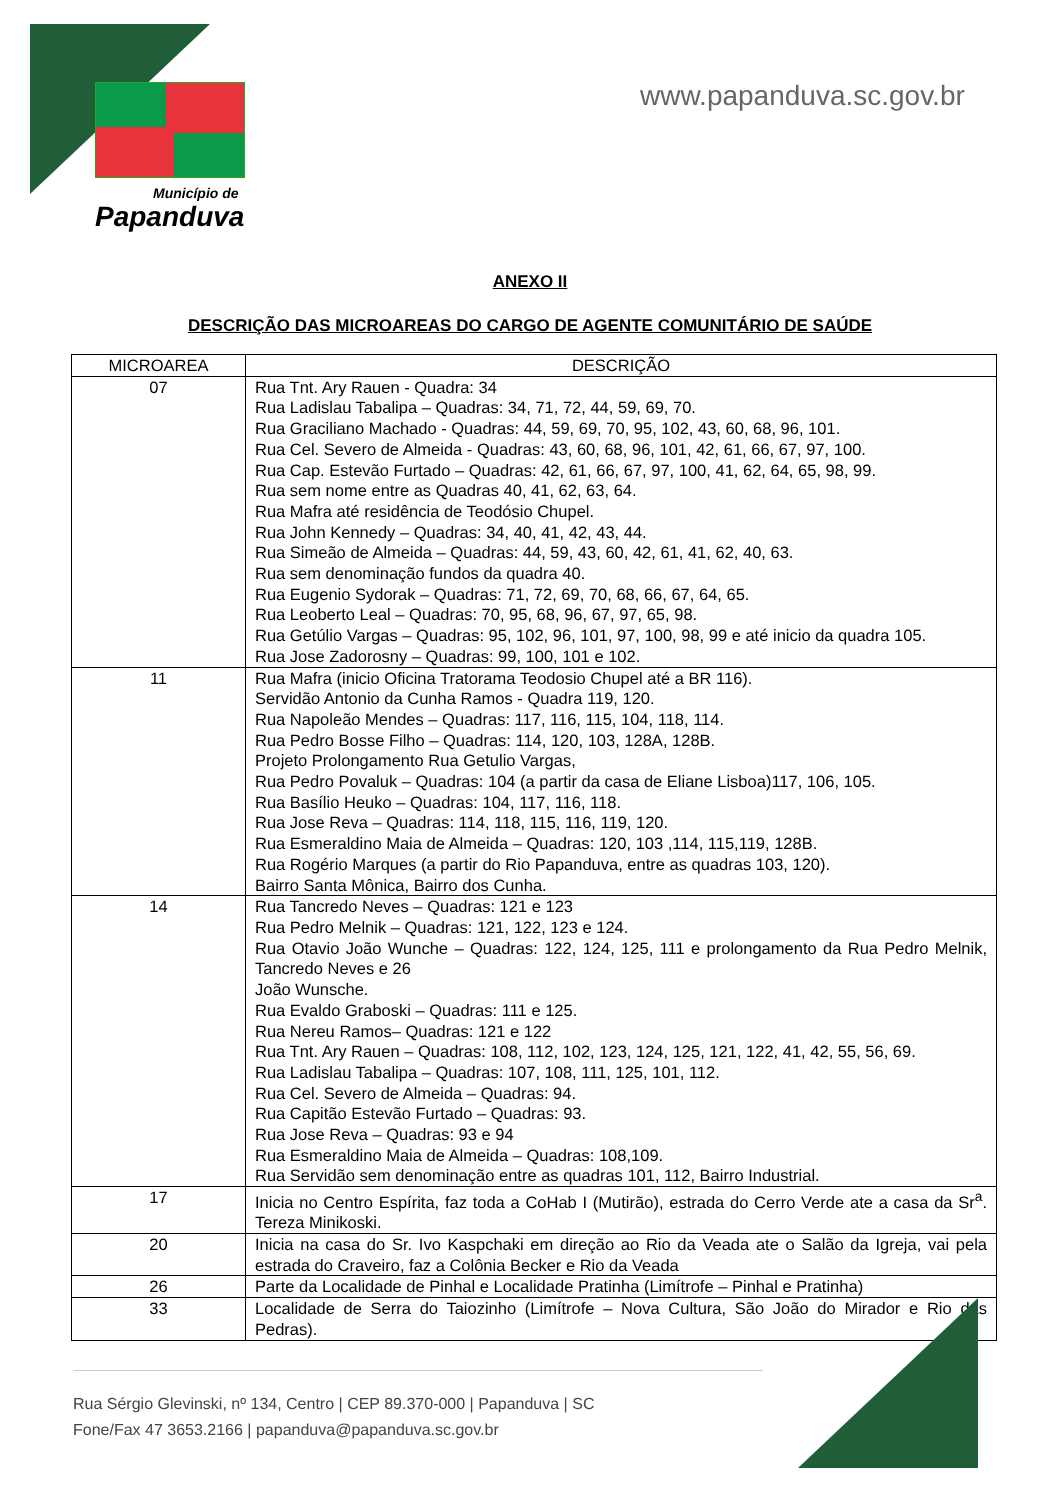Município de
Papanduva
www.papanduva.sc.gov.br
ANEXO II
DESCRIÇÃO DAS MICROAREAS DO CARGO DE AGENTE COMUNITÁRIO DE SAÚDE
| MICROAREA | DESCRIÇÃO |
| --- | --- |
| 07 | Rua Tnt. Ary Rauen - Quadra: 34 Rua Ladislau Tabalipa – Quadras: 34, 71, 72, 44, 59, 69, 70. Rua Graciliano Machado - Quadras: 44, 59, 69, 70, 95, 102, 43, 60, 68, 96, 101. Rua Cel. Severo de Almeida - Quadras: 43, 60, 68, 96, 101, 42, 61, 66, 67, 97, 100. Rua Cap. Estevão Furtado – Quadras: 42, 61, 66, 67, 97, 100, 41, 62, 64, 65, 98, 99. Rua sem nome entre as Quadras 40, 41, 62, 63, 64. Rua Mafra até residência de Teodósio Chupel. Rua John Kennedy – Quadras: 34, 40, 41, 42, 43, 44. Rua Simeão de Almeida – Quadras: 44, 59, 43, 60, 42, 61, 41, 62, 40, 63. Rua sem denominação fundos da quadra 40. Rua Eugenio Sydorak – Quadras: 71, 72, 69, 70, 68, 66, 67, 64, 65. Rua Leoberto Leal – Quadras: 70, 95, 68, 96, 67, 97, 65, 98. Rua Getúlio Vargas – Quadras: 95, 102, 96, 101, 97, 100, 98, 99 e até inicio da quadra 105. Rua Jose Zadorosny – Quadras: 99, 100, 101 e 102. |
| 11 | Rua Mafra (inicio Oficina Tratorama Teodosio Chupel até a BR 116). Servidão Antonio da Cunha Ramos - Quadra 119, 120. Rua Napoleão Mendes – Quadras: 117, 116, 115, 104, 118, 114. Rua Pedro Bosse Filho – Quadras: 114, 120, 103, 128A, 128B. Projeto Prolongamento Rua Getulio Vargas, Rua Pedro Povaluk – Quadras: 104 (a partir da casa de Eliane Lisboa)117, 106, 105. Rua Basílio Heuko – Quadras: 104, 117, 116, 118. Rua Jose Reva – Quadras: 114, 118, 115, 116, 119, 120. Rua Esmeraldino Maia de Almeida – Quadras: 120, 103 ,114, 115,119, 128B. Rua Rogério Marques (a partir do Rio Papanduva, entre as quadras 103, 120). Bairro Santa Mônica, Bairro dos Cunha. |
| 14 | Rua Tancredo Neves – Quadras: 121 e 123 Rua Pedro Melnik – Quadras: 121, 122, 123 e 124. Rua Otavio João Wunche – Quadras: 122, 124, 125, 111 e prolongamento da Rua Pedro Melnik, Tancredo Neves e 26 João Wunsche. Rua Evaldo Graboski – Quadras: 111 e 125. Rua Nereu Ramos– Quadras: 121 e 122 Rua Tnt. Ary Rauen – Quadras: 108, 112, 102, 123, 124, 125, 121, 122, 41, 42, 55, 56, 69. Rua Ladislau Tabalipa – Quadras: 107, 108, 111, 125, 101, 112. Rua Cel. Severo de Almeida – Quadras: 94. Rua Capitão Estevão Furtado – Quadras: 93. Rua Jose Reva – Quadras: 93 e 94 Rua Esmeraldino Maia de Almeida – Quadras: 108,109. Rua Servidão sem denominação entre as quadras 101, 112, Bairro Industrial. |
| 17 | Inicia no Centro Espírita, faz toda a CoHab I (Mutirão), estrada do Cerro Verde ate a casa da Sr<sup>a</sup>. Tereza Minikoski. |
| 20 | Inicia na casa do Sr. Ivo Kaspchaki em direção ao Rio da Veada ate o Salão da Igreja, vai pela estrada do Craveiro, faz a Colônia Becker e Rio da Veada |
| 26 | Parte da Localidade de Pinhal e Localidade Pratinha (Limítrofe – Pinhal e Pratinha) |
| 33 | Localidade de Serra do Taiozinho (Limítrofe – Nova Cultura, São João do Mirador e Rio das Pedras). |
Rua Sérgio Glevinski, nº 134, Centro | CEP 89.370-000 | Papanduva | SC
Fone/Fax 47 3653.2166 | papanduva@papanduva.sc.gov.br